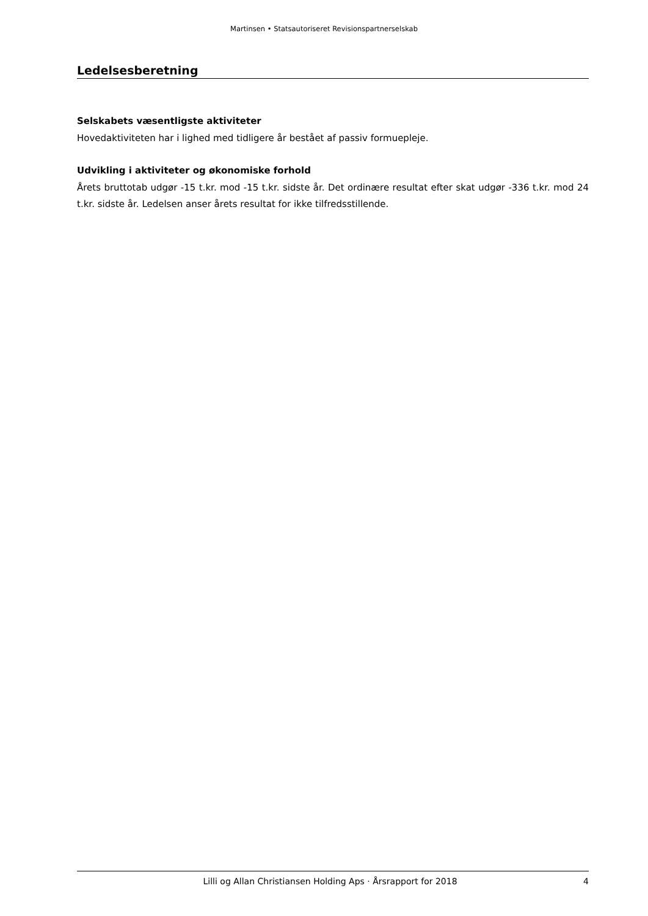Martinsen • Statsautoriseret Revisionspartnerselskab
Ledelsesberetning
Selskabets væsentligste aktiviteter
Hovedaktiviteten har i lighed med tidligere år bestået af passiv formuepleje.
Udvikling i aktiviteter og økonomiske forhold
Årets bruttotab udgør -15 t.kr. mod -15 t.kr. sidste år. Det ordinære resultat efter skat udgør -336 t.kr. mod 24 t.kr. sidste år. Ledelsen anser årets resultat for ikke tilfredsstillende.
Lilli og Allan Christiansen Holding Aps · Årsrapport for 2018 4